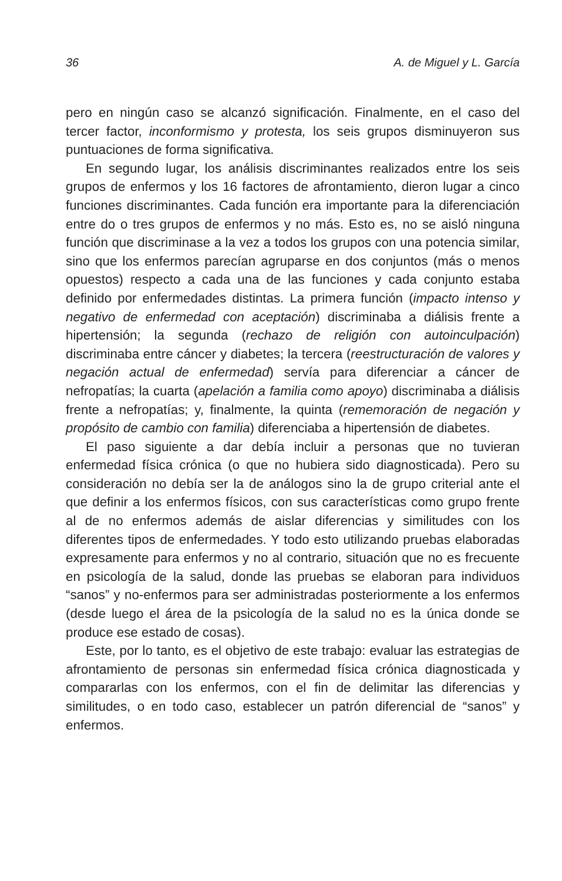36 A. de Miguel y L. García
pero en ningún caso se alcanzó significación. Finalmente, en el caso del tercer factor, inconformismo y protesta, los seis grupos disminuyeron sus puntuaciones de forma significativa.
En segundo lugar, los análisis discriminantes realizados entre los seis grupos de enfermos y los 16 factores de afrontamiento, dieron lugar a cinco funciones discriminantes. Cada función era importante para la diferenciación entre do o tres grupos de enfermos y no más. Esto es, no se aisló ninguna función que discriminase a la vez a todos los grupos con una potencia similar, sino que los enfermos parecían agruparse en dos conjuntos (más o menos opuestos) respecto a cada una de las funciones y cada conjunto estaba definido por enfermedades distintas. La primera función (impacto intenso y negativo de enfermedad con aceptación) discriminaba a diálisis frente a hipertensión; la segunda (rechazo de religión con autoinculpación) discriminaba entre cáncer y diabetes; la tercera (reestructuración de valores y negación actual de enfermedad) servía para diferenciar a cáncer de nefropatías; la cuarta (apelación a familia como apoyo) discriminaba a diálisis frente a nefropatías; y, finalmente, la quinta (rememoración de negación y propósito de cambio con familia) diferenciaba a hipertensión de diabetes.
El paso siguiente a dar debía incluir a personas que no tuvieran enfermedad física crónica (o que no hubiera sido diagnosticada). Pero su consideración no debía ser la de análogos sino la de grupo criterial ante el que definir a los enfermos físicos, con sus características como grupo frente al de no enfermos además de aislar diferencias y similitudes con los diferentes tipos de enfermedades. Y todo esto utilizando pruebas elaboradas expresamente para enfermos y no al contrario, situación que no es frecuente en psicología de la salud, donde las pruebas se elaboran para individuos “sanos” y no-enfermos para ser administradas posteriormente a los enfermos (desde luego el área de la psicología de la salud no es la única donde se produce ese estado de cosas).
Este, por lo tanto, es el objetivo de este trabajo: evaluar las estrategias de afrontamiento de personas sin enfermedad física crónica diagnosticada y compararlas con los enfermos, con el fin de delimitar las diferencias y similitudes, o en todo caso, establecer un patrón diferencial de “sanos” y enfermos.